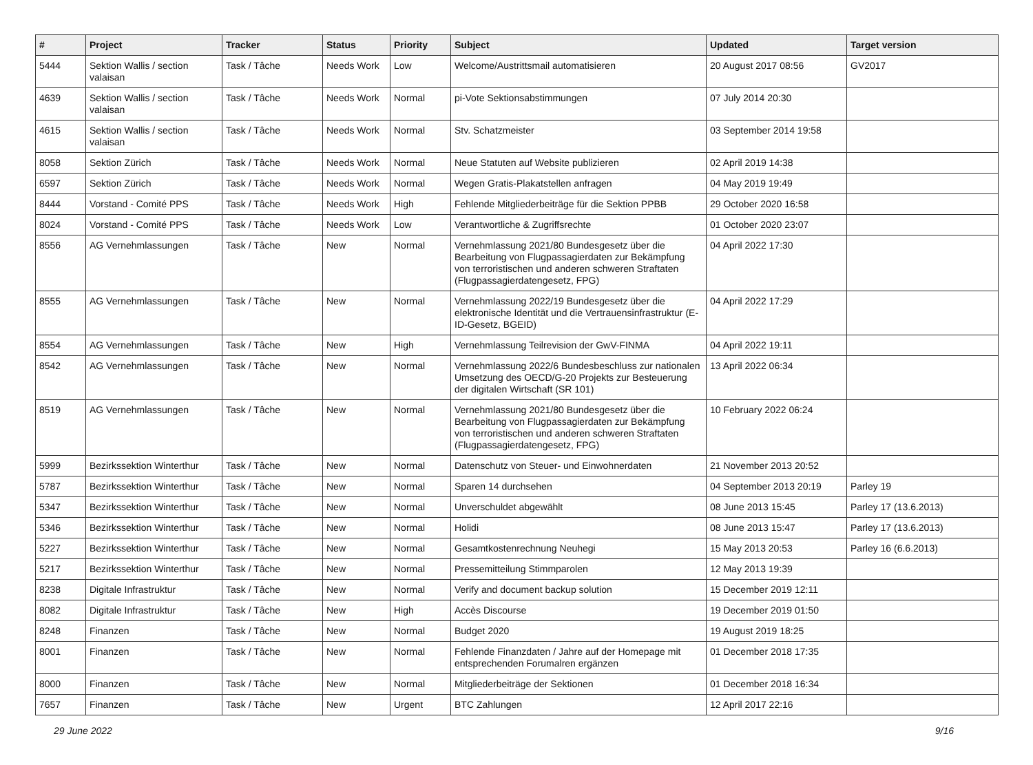| # | Project | Tracker | Status | Priority | Subject | Updated | Target version |
| --- | --- | --- | --- | --- | --- | --- | --- |
| 5444 | Sektion Wallis / section valaisan | Task / Tâche | Needs Work | Low | Welcome/Austrittsmail automatisieren | 20 August 2017 08:56 | GV2017 |
| 4639 | Sektion Wallis / section valaisan | Task / Tâche | Needs Work | Normal | pi-Vote Sektionsabstimmungen | 07 July 2014 20:30 | |
| 4615 | Sektion Wallis / section valaisan | Task / Tâche | Needs Work | Normal | Stv. Schatzmeister | 03 September 2014 19:58 | |
| 8058 | Sektion Zürich | Task / Tâche | Needs Work | Normal | Neue Statuten auf Website publizieren | 02 April 2019 14:38 | |
| 6597 | Sektion Zürich | Task / Tâche | Needs Work | Normal | Wegen Gratis-Plakatstellen anfragen | 04 May 2019 19:49 | |
| 8444 | Vorstand - Comité PPS | Task / Tâche | Needs Work | High | Fehlende Mitgliederbeiträge für die Sektion PPBB | 29 October 2020 16:58 | |
| 8024 | Vorstand - Comité PPS | Task / Tâche | Needs Work | Low | Verantwortliche & Zugriffsrechte | 01 October 2020 23:07 | |
| 8556 | AG Vernehmlassungen | Task / Tâche | New | Normal | Vernehmlassung 2021/80 Bundesgesetz über die Bearbeitung von Flugpassagierdaten zur Bekämpfung von terroristischen und anderen schweren Straftaten (Flugpassagierdatengesetz, FPG) | 04 April 2022 17:30 | |
| 8555 | AG Vernehmlassungen | Task / Tâche | New | Normal | Vernehmlassung 2022/19 Bundesgesetz über die elektronische Identität und die Vertrauensinfrastruktur (E-ID-Gesetz, BGEID) | 04 April 2022 17:29 | |
| 8554 | AG Vernehmlassungen | Task / Tâche | New | High | Vernehmlassung Teilrevision der GwV-FINMA | 04 April 2022 19:11 | |
| 8542 | AG Vernehmlassungen | Task / Tâche | New | Normal | Vernehmlassung 2022/6 Bundesbeschluss zur nationalen Umsetzung des OECD/G-20 Projekts zur Besteuerung der digitalen Wirtschaft (SR 101) | 13 April 2022 06:34 | |
| 8519 | AG Vernehmlassungen | Task / Tâche | New | Normal | Vernehmlassung 2021/80 Bundesgesetz über die Bearbeitung von Flugpassagierdaten zur Bekämpfung von terroristischen und anderen schweren Straftaten (Flugpassagierdatengesetz, FPG) | 10 February 2022 06:24 | |
| 5999 | Bezirkssektion Winterthur | Task / Tâche | New | Normal | Datenschutz von Steuer- und Einwohnerdaten | 21 November 2013 20:52 | |
| 5787 | Bezirkssektion Winterthur | Task / Tâche | New | Normal | Sparen 14 durchsehen | 04 September 2013 20:19 | Parley 19 |
| 5347 | Bezirkssektion Winterthur | Task / Tâche | New | Normal | Unverschuldet abgewählt | 08 June 2013 15:45 | Parley 17 (13.6.2013) |
| 5346 | Bezirkssektion Winterthur | Task / Tâche | New | Normal | Holidi | 08 June 2013 15:47 | Parley 17 (13.6.2013) |
| 5227 | Bezirkssektion Winterthur | Task / Tâche | New | Normal | Gesamtkostenrechnung Neuhegi | 15 May 2013 20:53 | Parley 16 (6.6.2013) |
| 5217 | Bezirkssektion Winterthur | Task / Tâche | New | Normal | Pressemitteilung Stimmparolen | 12 May 2013 19:39 | |
| 8238 | Digitale Infrastruktur | Task / Tâche | New | Normal | Verify and document backup solution | 15 December 2019 12:11 | |
| 8082 | Digitale Infrastruktur | Task / Tâche | New | High | Accès Discourse | 19 December 2019 01:50 | |
| 8248 | Finanzen | Task / Tâche | New | Normal | Budget 2020 | 19 August 2019 18:25 | |
| 8001 | Finanzen | Task / Tâche | New | Normal | Fehlende Finanzdaten / Jahre auf der Homepage mit entsprechenden Forumalren ergänzen | 01 December 2018 17:35 | |
| 8000 | Finanzen | Task / Tâche | New | Normal | Mitgliederbeiträge der Sektionen | 01 December 2018 16:34 | |
| 7657 | Finanzen | Task / Tâche | New | Urgent | BTC Zahlungen | 12 April 2017 22:16 | |
29 June 2022 9/16